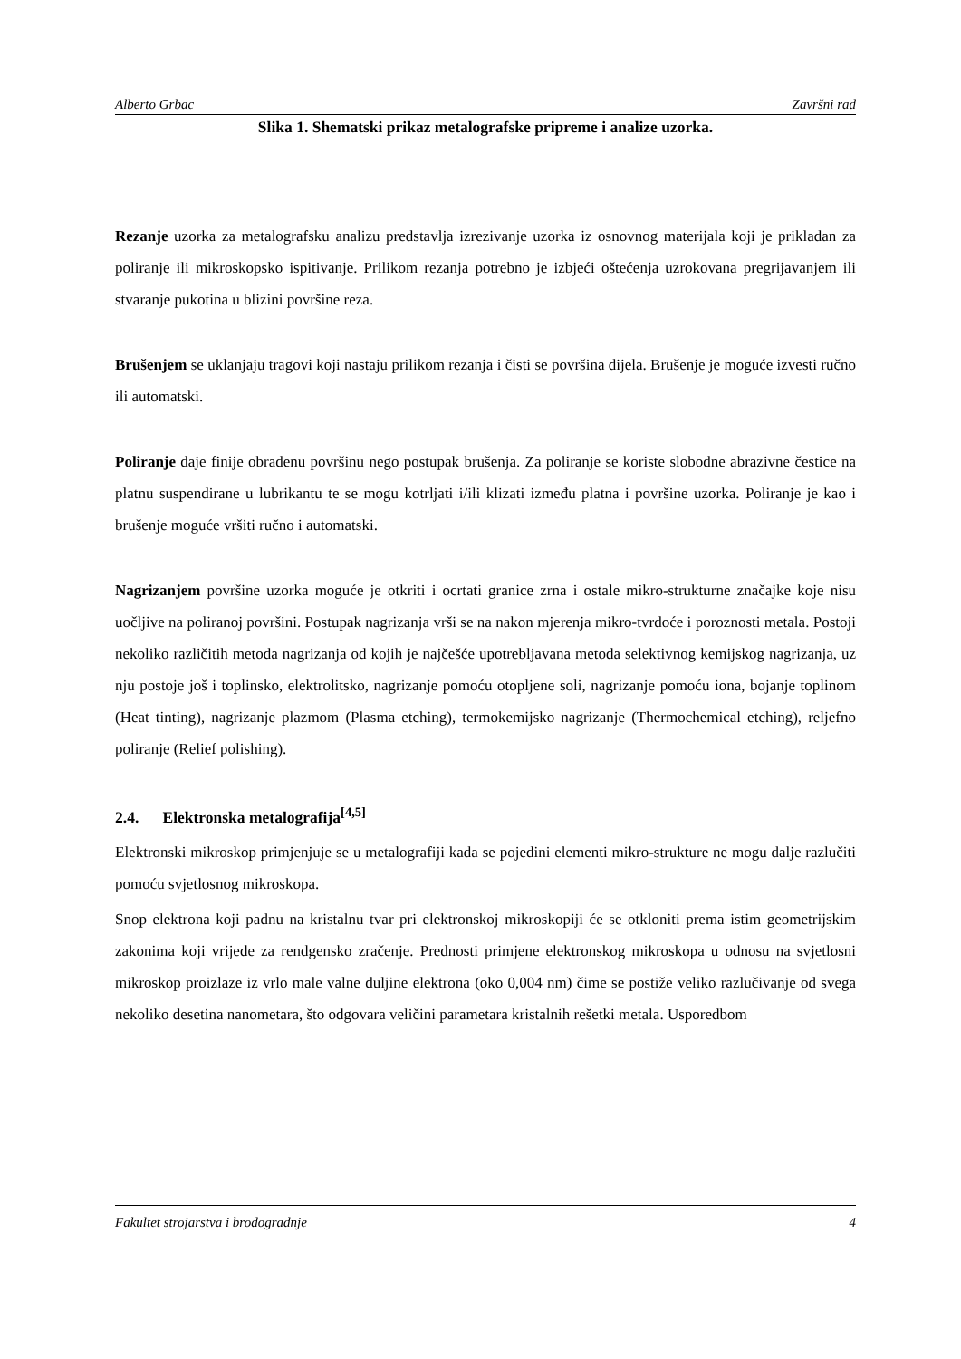Alberto Grbac Završni rad
Slika 1. Shematski prikaz metalografske pripreme i analize uzorka.
Rezanje uzorka za metalografsku analizu predstavlja izrezivanje uzorka iz osnovnog materijala koji je prikladan za poliranje ili mikroskopsko ispitivanje. Prilikom rezanja potrebno je izbjeći oštećenja uzrokovana pregrijavanjem ili stvaranje pukotina u blizini površine reza.
Brušenjem se uklanjaju tragovi koji nastaju prilikom rezanja i čisti se površina dijela. Brušenje je moguće izvesti ručno ili automatski.
Poliranje daje finije obrađenu površinu nego postupak brušenja. Za poliranje se koriste slobodne abrazivne čestice na platnu suspendirane u lubrikantu te se mogu kotrljati i/ili klizati između platna i površine uzorka. Poliranje je kao i brušenje moguće vršiti ručno i automatski.
Nagrizanjem površine uzorka moguće je otkriti i ocrtati granice zrna i ostale mikro-strukturne značajke koje nisu uočljive na poliranoj površini. Postupak nagrizanja vrši se na nakon mjerenja mikro-tvrdoće i poroznosti metala. Postoji nekoliko različitih metoda nagrizanja od kojih je najčešće upotrebljavana metoda selektivnog kemijskog nagrizanja, uz nju postoje još i toplinsko, elektrolitsko, nagrizanje pomoću otopljene soli, nagrizanje pomoću iona, bojanje toplinom (Heat tinting), nagrizanje plazmom (Plasma etching), termokemijsko nagrizanje (Thermochemical etching), reljefno poliranje (Relief polishing).
2.4. Elektronska metalografija<sup>[4,5]</sup>
Elektronski mikroskop primjenjuje se u metalografiji kada se pojedini elementi mikro-strukture ne mogu dalje razlučiti pomoću svjetlosnog mikroskopa.
Snop elektrona koji padnu na kristalnu tvar pri elektronskoj mikroskopiji će se otkloniti prema istim geometrijskim zakonima koji vrijede za rendgensko zračenje. Prednosti primjene elektronskog mikroskopa u odnosu na svjetlosni mikroskop proizlaze iz vrlo male valne duljine elektrona (oko 0,004 nm) čime se postiže veliko razlučivanje od svega nekoliko desetina nanometara, što odgovara veličini parametara kristalnih rešetki metala. Usporedbom
Fakultet strojarstva i brodogradnje 4